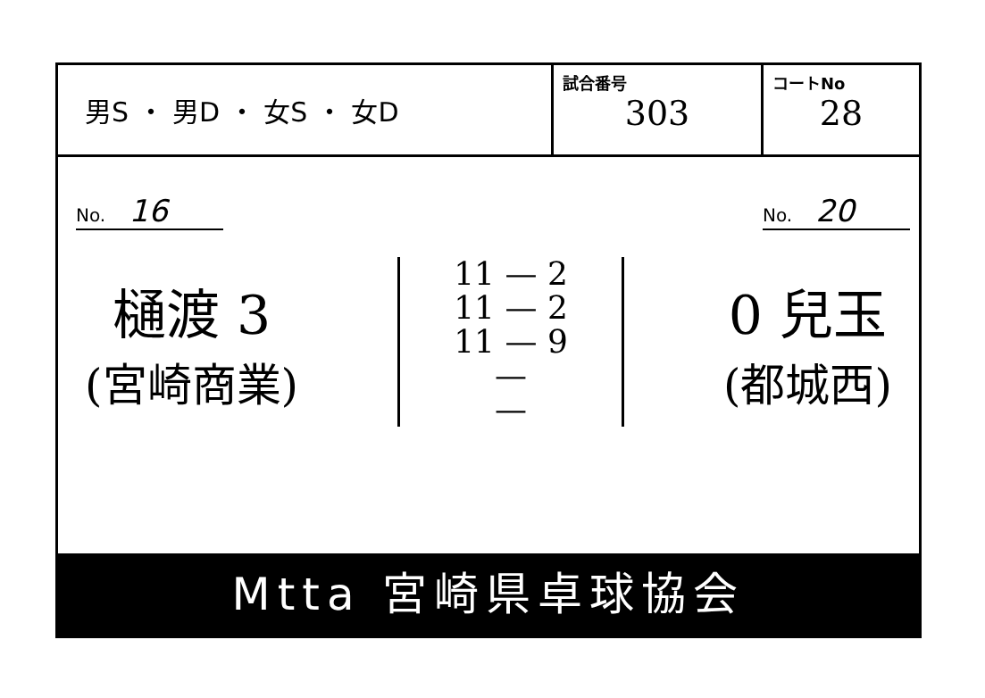男S ・ 男D ・ 女S ・ 女D
試合番号
303
コートNo
28
No. 16 No. 20
樋渡 3
(宮崎商業)
11 — 2
11 — 2
11 — 9
—
—
0 兒玉
(都城西)
Mtta 宮崎県卓球協会